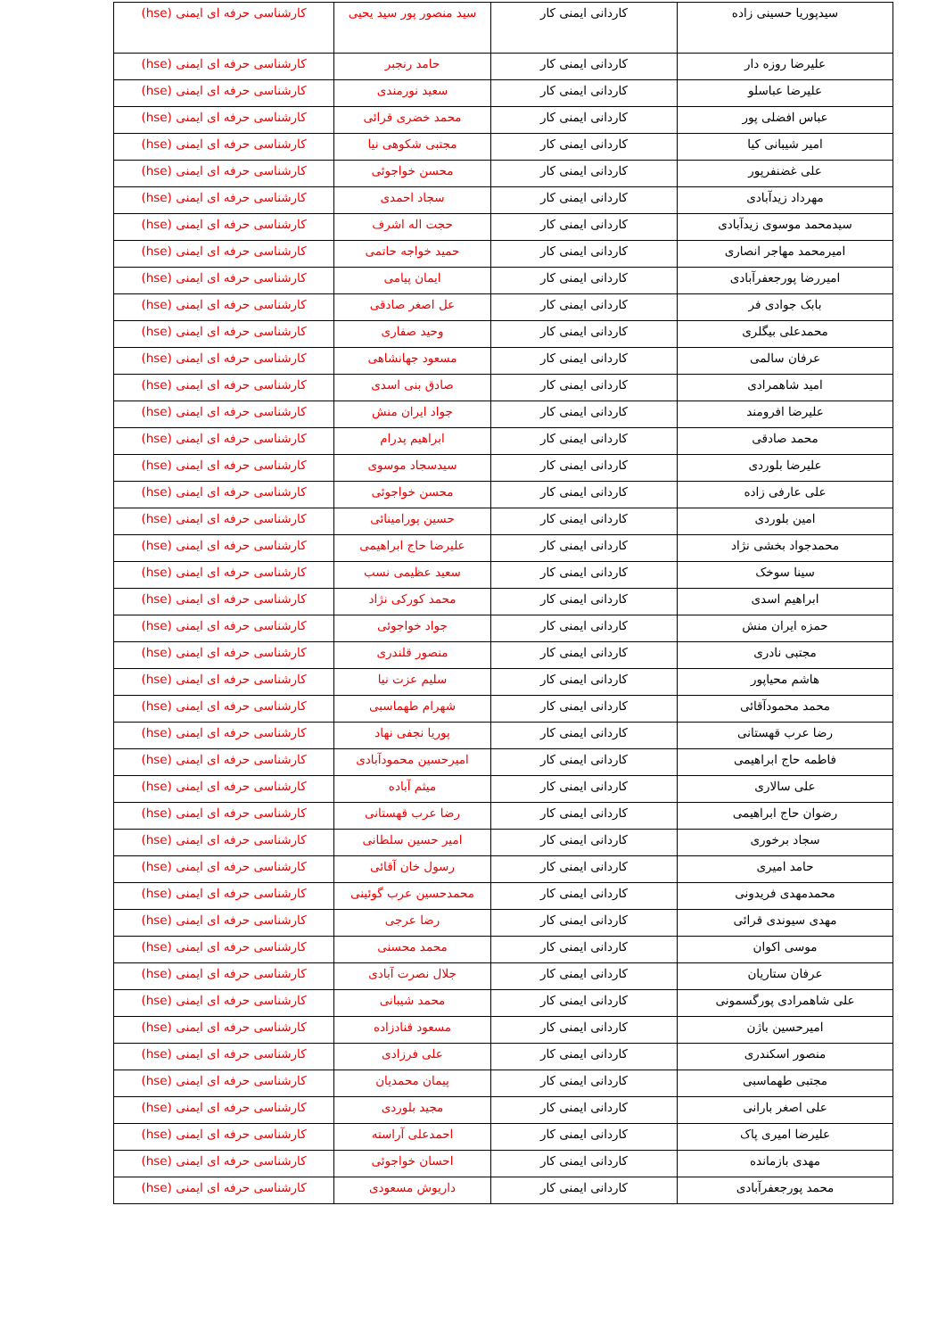| سیدپوریا حسینی زاده | کاردانی ایمنی کار | سید منصور پور سید یحیی | کارشناسی حرفه ای ایمنی (hse) |
| علیرضا روزه دار | کاردانی ایمنی کار | حامد رنجبر | کارشناسی حرفه ای ایمنی (hse) |
| علیرضا عباسلو | کاردانی ایمنی کار | سعید نورمندی | کارشناسی حرفه ای ایمنی (hse) |
| عباس افضلی پور | کاردانی ایمنی کار | محمد خضری قرائی | کارشناسی حرفه ای ایمنی (hse) |
| امیر شیبانی کیا | کاردانی ایمنی کار | مجتبی شکوهی نیا | کارشناسی حرفه ای ایمنی (hse) |
| علی غضنفرپور | کاردانی ایمنی کار | محسن خواجوئی | کارشناسی حرفه ای ایمنی (hse) |
| مهرداد زیدآبادی | کاردانی ایمنی کار | سجاد احمدی | کارشناسی حرفه ای ایمنی (hse) |
| سیدمحمد موسوی زیدآبادی | کاردانی ایمنی کار | حجت اله اشرف | کارشناسی حرفه ای ایمنی (hse) |
| امیرمحمد مهاجر انصاری | کاردانی ایمنی کار | حمید خواجه حاتمی | کارشناسی حرفه ای ایمنی (hse) |
| امیررضا پورجعفرآبادی | کاردانی ایمنی کار | ایمان پیامی | کارشناسی حرفه ای ایمنی (hse) |
| بابک جوادی فر | کاردانی ایمنی کار | عل اصغر صادقی | کارشناسی حرفه ای ایمنی (hse) |
| محمدعلی بیگلری | کاردانی ایمنی کار | وحید صفاری | کارشناسی حرفه ای ایمنی (hse) |
| عرفان سالمی | کاردانی ایمنی کار | مسعود جهانشاهی | کارشناسی حرفه ای ایمنی (hse) |
| امید شاهمرادی | کاردانی ایمنی کار | صادق بنی اسدی | کارشناسی حرفه ای ایمنی (hse) |
| علیرضا افرومند | کاردانی ایمنی کار | جواد ایران منش | کارشناسی حرفه ای ایمنی (hse) |
| محمد صادقی | کاردانی ایمنی کار | ابراهیم پدرام | کارشناسی حرفه ای ایمنی (hse) |
| علیرضا بلوردی | کاردانی ایمنی کار | سیدسجاد موسوی | کارشناسی حرفه ای ایمنی (hse) |
| علی عارفی زاده | کاردانی ایمنی کار | محسن خواجوئی | کارشناسی حرفه ای ایمنی (hse) |
| امین بلوردی | کاردانی ایمنی کار | حسین پورامینائی | کارشناسی حرفه ای ایمنی (hse) |
| محمدجواد بخشی نژاد | کاردانی ایمنی کار | علیرضا حاج ابراهیمی | کارشناسی حرفه ای ایمنی (hse) |
| سینا سوخک | کاردانی ایمنی کار | سعید عظیمی نسب | کارشناسی حرفه ای ایمنی (hse) |
| ابراهیم اسدی | کاردانی ایمنی کار | محمد کورکی نژاد | کارشناسی حرفه ای ایمنی (hse) |
| حمزه ایران منش | کاردانی ایمنی کار | جواد خواجوئی | کارشناسی حرفه ای ایمنی (hse) |
| مجتبی نادری | کاردانی ایمنی کار | منصور قلندری | کارشناسی حرفه ای ایمنی (hse) |
| هاشم محیاپور | کاردانی ایمنی کار | سلیم عزت نیا | کارشناسی حرفه ای ایمنی (hse) |
| محمد محمودآقائی | کاردانی ایمنی کار | شهرام طهماسبی | کارشناسی حرفه ای ایمنی (hse) |
| رضا عرب قهستانی | کاردانی ایمنی کار | پوریا نجفی نهاد | کارشناسی حرفه ای ایمنی (hse) |
| فاطمه حاج ابراهیمی | کاردانی ایمنی کار | امیرحسین محمودآبادی | کارشناسی حرفه ای ایمنی (hse) |
| علی سالاری | کاردانی ایمنی کار | میثم آباده | کارشناسی حرفه ای ایمنی (hse) |
| رضوان حاج ابراهیمی | کاردانی ایمنی کار | رضا عرب قهستانی | کارشناسی حرفه ای ایمنی (hse) |
| سجاد برخوری | کاردانی ایمنی کار | امیر حسین سلطانی | کارشناسی حرفه ای ایمنی (hse) |
| حامد امیری | کاردانی ایمنی کار | رسول خان آقائی | کارشناسی حرفه ای ایمنی (hse) |
| محمدمهدی فریدونی | کاردانی ایمنی کار | محمدحسین عرب گوئینی | کارشناسی حرفه ای ایمنی (hse) |
| مهدی سیوندی قرائی | کاردانی ایمنی کار | رضا عرجی | کارشناسی حرفه ای ایمنی (hse) |
| موسی اکوان | کاردانی ایمنی کار | محمد محسنی | کارشناسی حرفه ای ایمنی (hse) |
| عرفان ستاریان | کاردانی ایمنی کار | جلال نصرت آبادی | کارشناسی حرفه ای ایمنی (hse) |
| علی شاهمرادی پورگسمونی | کاردانی ایمنی کار | محمد شیبانی | کارشناسی حرفه ای ایمنی (hse) |
| امیرحسین باژن | کاردانی ایمنی کار | مسعود قنادزاده | کارشناسی حرفه ای ایمنی (hse) |
| منصور اسکندری | کاردانی ایمنی کار | علی فرزادی | کارشناسی حرفه ای ایمنی (hse) |
| مجتبی طهماسبی | کاردانی ایمنی کار | پیمان محمدیان | کارشناسی حرفه ای ایمنی (hse) |
| علی اصغر بارانی | کاردانی ایمنی کار | مجید بلوردی | کارشناسی حرفه ای ایمنی (hse) |
| علیرضا امیری پاک | کاردانی ایمنی کار | احمدعلی آراسته | کارشناسی حرفه ای ایمنی (hse) |
| مهدی بازمانده | کاردانی ایمنی کار | احسان خواجوئی | کارشناسی حرفه ای ایمنی (hse) |
| محمد پورجعفرآبادی | کاردانی ایمنی کار | داریوش مسعودی | کارشناسی حرفه ای ایمنی (hse) |